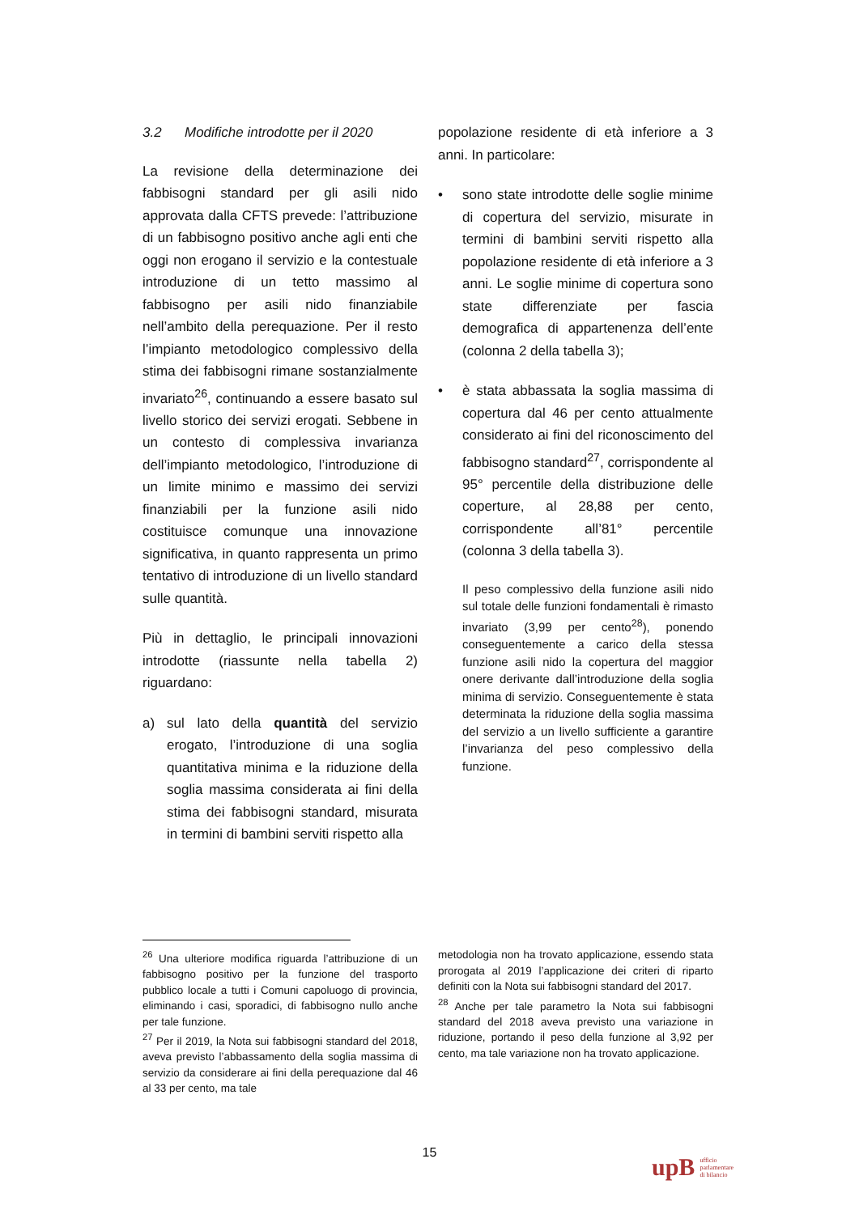3.2 Modifiche introdotte per il 2020
La revisione della determinazione dei fabbisogni standard per gli asili nido approvata dalla CFTS prevede: l’attribuzione di un fabbisogno positivo anche agli enti che oggi non erogano il servizio e la contestuale introduzione di un tetto massimo al fabbisogno per asili nido finanziabile nell’ambito della perequazione. Per il resto l’impianto metodologico complessivo della stima dei fabbisogni rimane sostanzialmente invariato<sup>26</sup>, continuando a essere basato sul livello storico dei servizi erogati. Sebbene in un contesto di complessiva invarianza dell’impianto metodologico, l’introduzione di un limite minimo e massimo dei servizi finanziabili per la funzione asili nido costituisce comunque una innovazione significativa, in quanto rappresenta un primo tentativo di introduzione di un livello standard sulle quantità.
Più in dettaglio, le principali innovazioni introdotte (riassunte nella tabella 2) riguardano:
a) sul lato della quantità del servizio erogato, l’introduzione di una soglia quantitativa minima e la riduzione della soglia massima considerata ai fini della stima dei fabbisogni standard, misurata in termini di bambini serviti rispetto alla
popolazione residente di età inferiore a 3 anni. In particolare:
• sono state introdotte delle soglie minime di copertura del servizio, misurate in termini di bambini serviti rispetto alla popolazione residente di età inferiore a 3 anni. Le soglie minime di copertura sono state differenziate per fascia demografica di appartenenza dell’ente (colonna 2 della tabella 3);
• è stata abbassata la soglia massima di copertura dal 46 per cento attualmente considerato ai fini del riconoscimento del fabbisogno standard<sup>27</sup>, corrispondente al 95° percentile della distribuzione delle coperture, al 28,88 per cento, corrispondente all’81° percentile (colonna 3 della tabella 3).
Il peso complessivo della funzione asili nido sul totale delle funzioni fondamentali è rimasto invariato (3,99 per cento<sup>28</sup>), ponendo conseguentemente a carico della stessa funzione asili nido la copertura del maggior onere derivante dall’introduzione della soglia minima di servizio. Conseguentemente è stata determinata la riduzione della soglia massima del servizio a un livello sufficiente a garantire l’invarianza del peso complessivo della funzione.
<sup>26</sup> Una ulteriore modifica riguarda l’attribuzione di un fabbisogno positivo per la funzione del trasporto pubblico locale a tutti i Comuni capoluogo di provincia, eliminando i casi, sporadici, di fabbisogno nullo anche per tale funzione.
<sup>27</sup> Per il 2019, la Nota sui fabbisogni standard del 2018, aveva previsto l’abbassamento della soglia massima di servizio da considerare ai fini della perequazione dal 46 al 33 per cento, ma tale
metodologia non ha trovato applicazione, essendo stata prorogata al 2019 l’applicazione dei criteri di riparto definiti con la Nota sui fabbisogni standard del 2017.
<sup>28</sup> Anche per tale parametro la Nota sui fabbisogni standard del 2018 aveva previsto una variazione in riduzione, portando il peso della funzione al 3,92 per cento, ma tale variazione non ha trovato applicazione.
15
upB ufficio
parlamentare
di bilancio